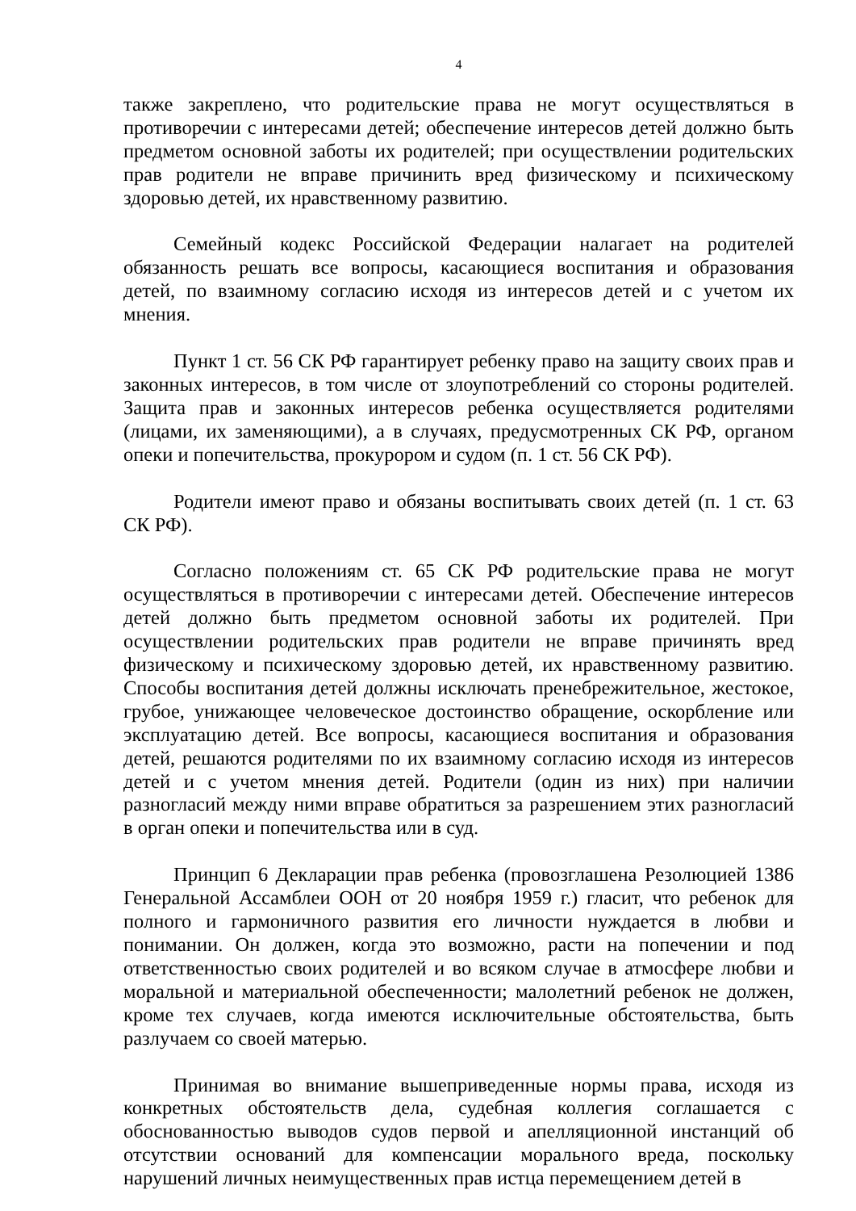4
также закреплено, что родительские права не могут осуществляться в противоречии с интересами детей; обеспечение интересов детей должно быть предметом основной заботы их родителей; при осуществлении родительских прав родители не вправе причинить вред физическому и психическому здоровью детей, их нравственному развитию.
Семейный кодекс Российской Федерации налагает на родителей обязанность решать все вопросы, касающиеся воспитания и образования детей, по взаимному согласию исходя из интересов детей и с учетом их мнения.
Пункт 1 ст. 56 СК РФ гарантирует ребенку право на защиту своих прав и законных интересов, в том числе от злоупотреблений со стороны родителей. Защита прав и законных интересов ребенка осуществляется родителями (лицами, их заменяющими), а в случаях, предусмотренных СК РФ, органом опеки и попечительства, прокурором и судом (п. 1 ст. 56 СК РФ).
Родители имеют право и обязаны воспитывать своих детей (п. 1 ст. 63 СК РФ).
Согласно положениям ст. 65 СК РФ родительские права не могут осуществляться в противоречии с интересами детей. Обеспечение интересов детей должно быть предметом основной заботы их родителей. При осуществлении родительских прав родители не вправе причинять вред физическому и психическому здоровью детей, их нравственному развитию. Способы воспитания детей должны исключать пренебрежительное, жестокое, грубое, унижающее человеческое достоинство обращение, оскорбление или эксплуатацию детей. Все вопросы, касающиеся воспитания и образования детей, решаются родителями по их взаимному согласию исходя из интересов детей и с учетом мнения детей. Родители (один из них) при наличии разногласий между ними вправе обратиться за разрешением этих разногласий в орган опеки и попечительства или в суд.
Принцип 6 Декларации прав ребенка (провозглашена Резолюцией 1386 Генеральной Ассамблеи ООН от 20 ноября 1959 г.) гласит, что ребенок для полного и гармоничного развития его личности нуждается в любви и понимании. Он должен, когда это возможно, расти на попечении и под ответственностью своих родителей и во всяком случае в атмосфере любви и моральной и материальной обеспеченности; малолетний ребенок не должен, кроме тех случаев, когда имеются исключительные обстоятельства, быть разлучаем со своей матерью.
Принимая во внимание вышеприведенные нормы права, исходя из конкретных обстоятельств дела, судебная коллегия соглашается с обоснованностью выводов судов первой и апелляционной инстанций об отсутствии оснований для компенсации морального вреда, поскольку нарушений личных неимущественных прав истца перемещением детей в